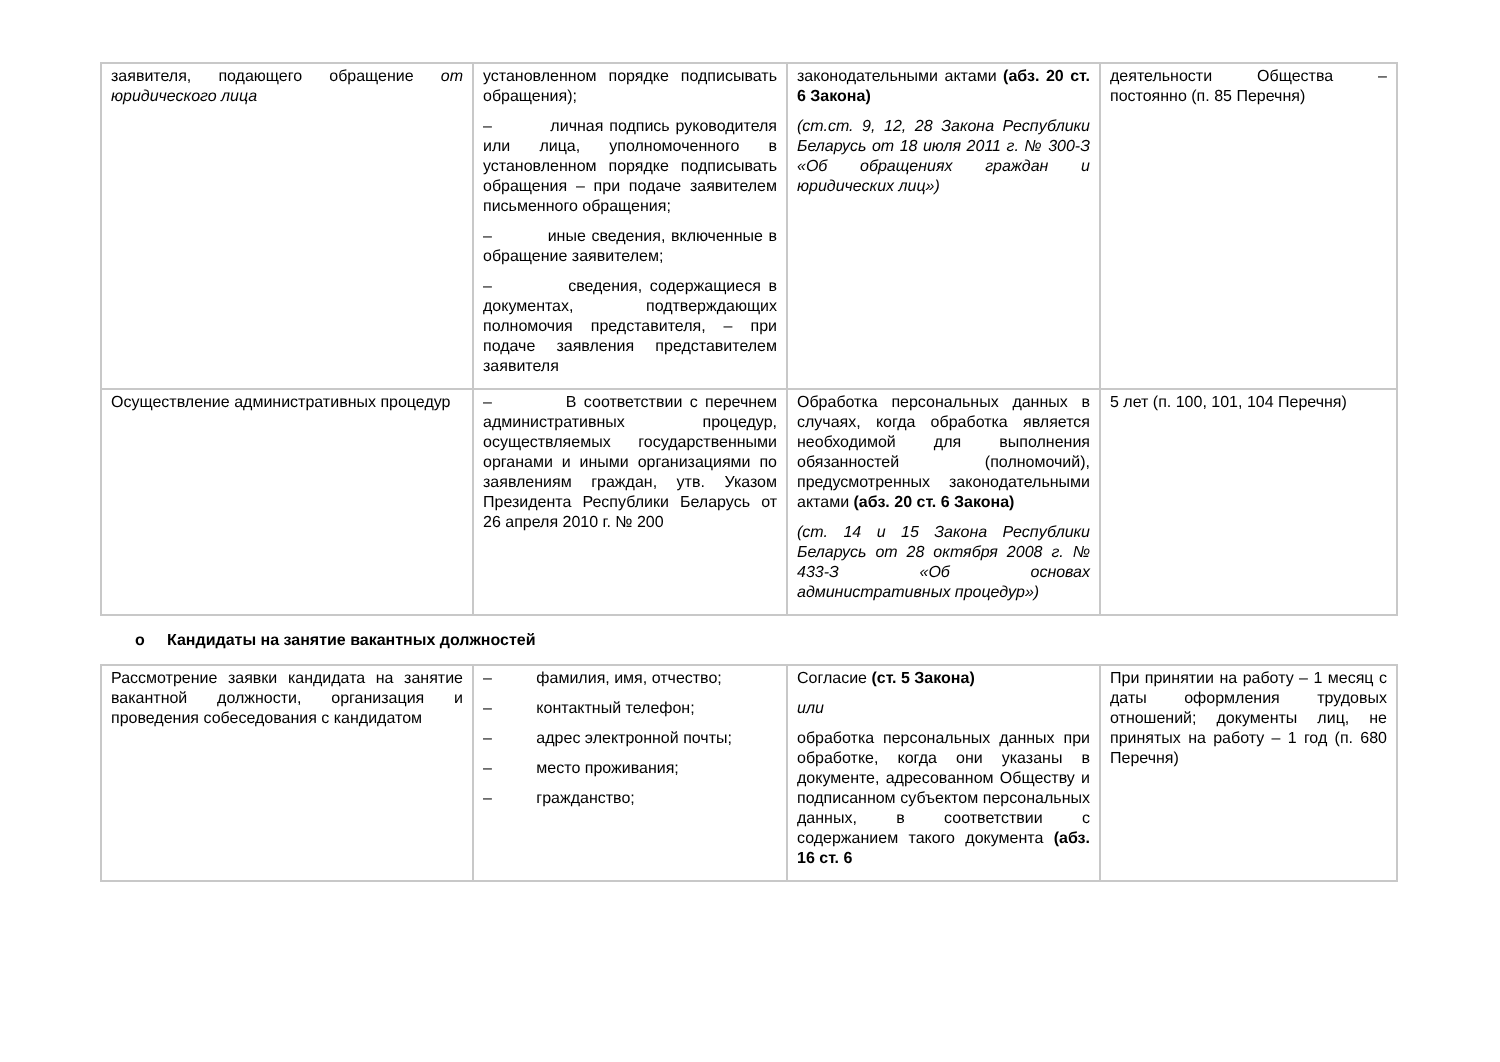| заявителя, подающего обращение от юридического лица | установленном порядке подписывать обращения); – личная подпись руководителя или лица, уполномоченного в установленном порядке подписывать обращения – при подаче заявителем письменного обращения; – иные сведения, включенные в обращение заявителем; – сведения, содержащиеся в документах, подтверждающих полномочия представителя, – при подаче заявления представителем заявителя | законодательными актами (абз. 20 ст. 6 Закона) (ст.ст. 9, 12, 28 Закона Республики Беларусь от 18 июля 2011 г. № 300-З «Об обращениях граждан и юридических лиц») | деятельности Общества – постоянно (п. 85 Перечня) |
| Осуществление административных процедур | – В соответствии с перечнем административных процедур, осуществляемых государственными органами и иными организациями по заявлениям граждан, утв. Указом Президента Республики Беларусь от 26 апреля 2010 г. № 200 | Обработка персональных данных в случаях, когда обработка является необходимой для выполнения обязанностей (полномочий), предусмотренных законодательными актами (абз. 20 ст. 6 Закона) (ст. 14 и 15 Закона Республики Беларусь от 28 октября 2008 г. № 433-З «Об основах административных процедур») | 5 лет (п. 100, 101, 104 Перечня) |
o Кандидаты на занятие вакантных должностей
| Рассмотрение заявки кандидата на занятие вакантной должности, организация и проведения собеседования с кандидатом | – фамилия, имя, отчество; – контактный телефон; – адрес электронной почты; – место проживания; – гражданство; | Согласие (ст. 5 Закона) или обработка персональных данных при обработке, когда они указаны в документе, адресованном Обществу и подписанном субъектом персональных данных, в соответствии с содержанием такого документа (абз. 16 ст. 6 | При принятии на работу – 1 месяц с даты оформления трудовых отношений; документы лиц, не принятых на работу – 1 год (п. 680 Перечня) |